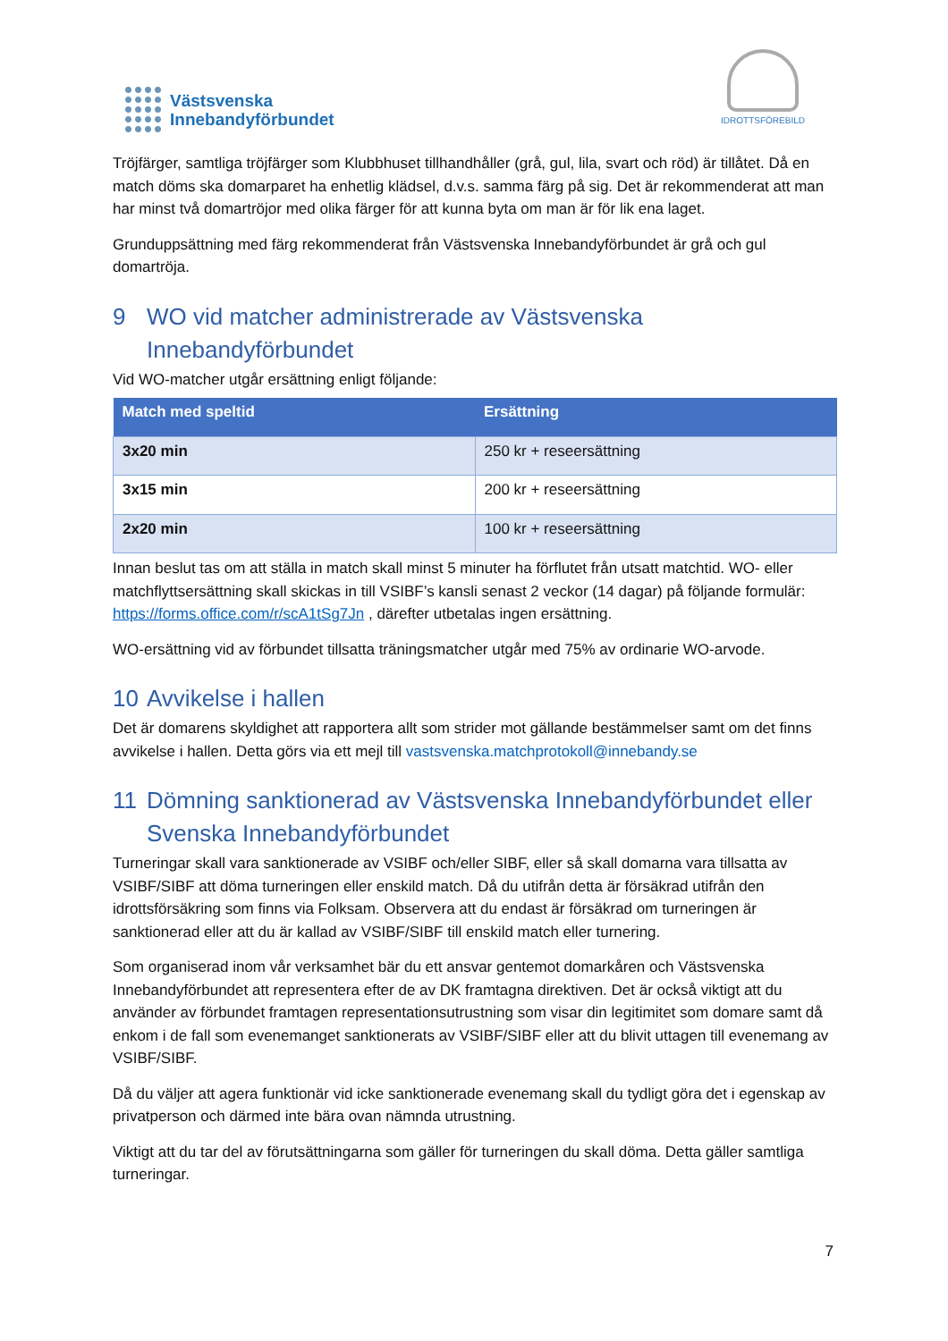Västsvenska
Innebandyförbundet
IDROTTSFÖREBILD
Tröjfärger, samtliga tröjfärger som Klubbhuset tillhandhåller (grå, gul, lila, svart och röd) är tillåtet. Då en match döms ska domarparet ha enhetlig klädsel, d.v.s. samma färg på sig. Det är rekommenderat att man har minst två domartröjor med olika färger för att kunna byta om man är för lik ena laget.
Grunduppsättning med färg rekommenderat från Västsvenska Innebandyförbundet är grå och gul domartröja.
9 WO vid matcher administrerade av Västsvenska Innebandyförbundet
Vid WO-matcher utgår ersättning enligt följande:
| Match med speltid | Ersättning |
| --- | --- |
| 3x20 min | 250 kr + reseersättning |
| 3x15 min | 200 kr + reseersättning |
| 2x20 min | 100 kr + reseersättning |
Innan beslut tas om att ställa in match skall minst 5 minuter ha förflutet från utsatt matchtid. WO- eller matchflyttsersättning skall skickas in till VSIBF’s kansli senast 2 veckor (14 dagar) på följande formulär: https://forms.office.com/r/scA1tSg7Jn , därefter utbetalas ingen ersättning.
WO-ersättning vid av förbundet tillsatta träningsmatcher utgår med 75% av ordinarie WO-arvode.
10 Avvikelse i hallen
Det är domarens skyldighet att rapportera allt som strider mot gällande bestämmelser samt om det finns avvikelse i hallen. Detta görs via ett mejl till vastsvenska.matchprotokoll@innebandy.se
11 Dömning sanktionerad av Västsvenska Innebandyförbundet eller Svenska Innebandyförbundet
Turneringar skall vara sanktionerade av VSIBF och/eller SIBF, eller så skall domarna vara tillsatta av VSIBF/SIBF att döma turneringen eller enskild match. Då du utifrån detta är försäkrad utifrån den idrottsförsäkring som finns via Folksam. Observera att du endast är försäkrad om turneringen är sanktionerad eller att du är kallad av VSIBF/SIBF till enskild match eller turnering.
Som organiserad inom vår verksamhet bär du ett ansvar gentemot domarkåren och Västsvenska Innebandyförbundet att representera efter de av DK framtagna direktiven. Det är också viktigt att du använder av förbundet framtagen representationsutrustning som visar din legitimitet som domare samt då enkom i de fall som evenemanget sanktionerats av VSIBF/SIBF eller att du blivit uttagen till evenemang av VSIBF/SIBF.
Då du väljer att agera funktionär vid icke sanktionerade evenemang skall du tydligt göra det i egenskap av privatperson och därmed inte bära ovan nämnda utrustning.
Viktigt att du tar del av förutsättningarna som gäller för turneringen du skall döma. Detta gäller samtliga turneringar.
7